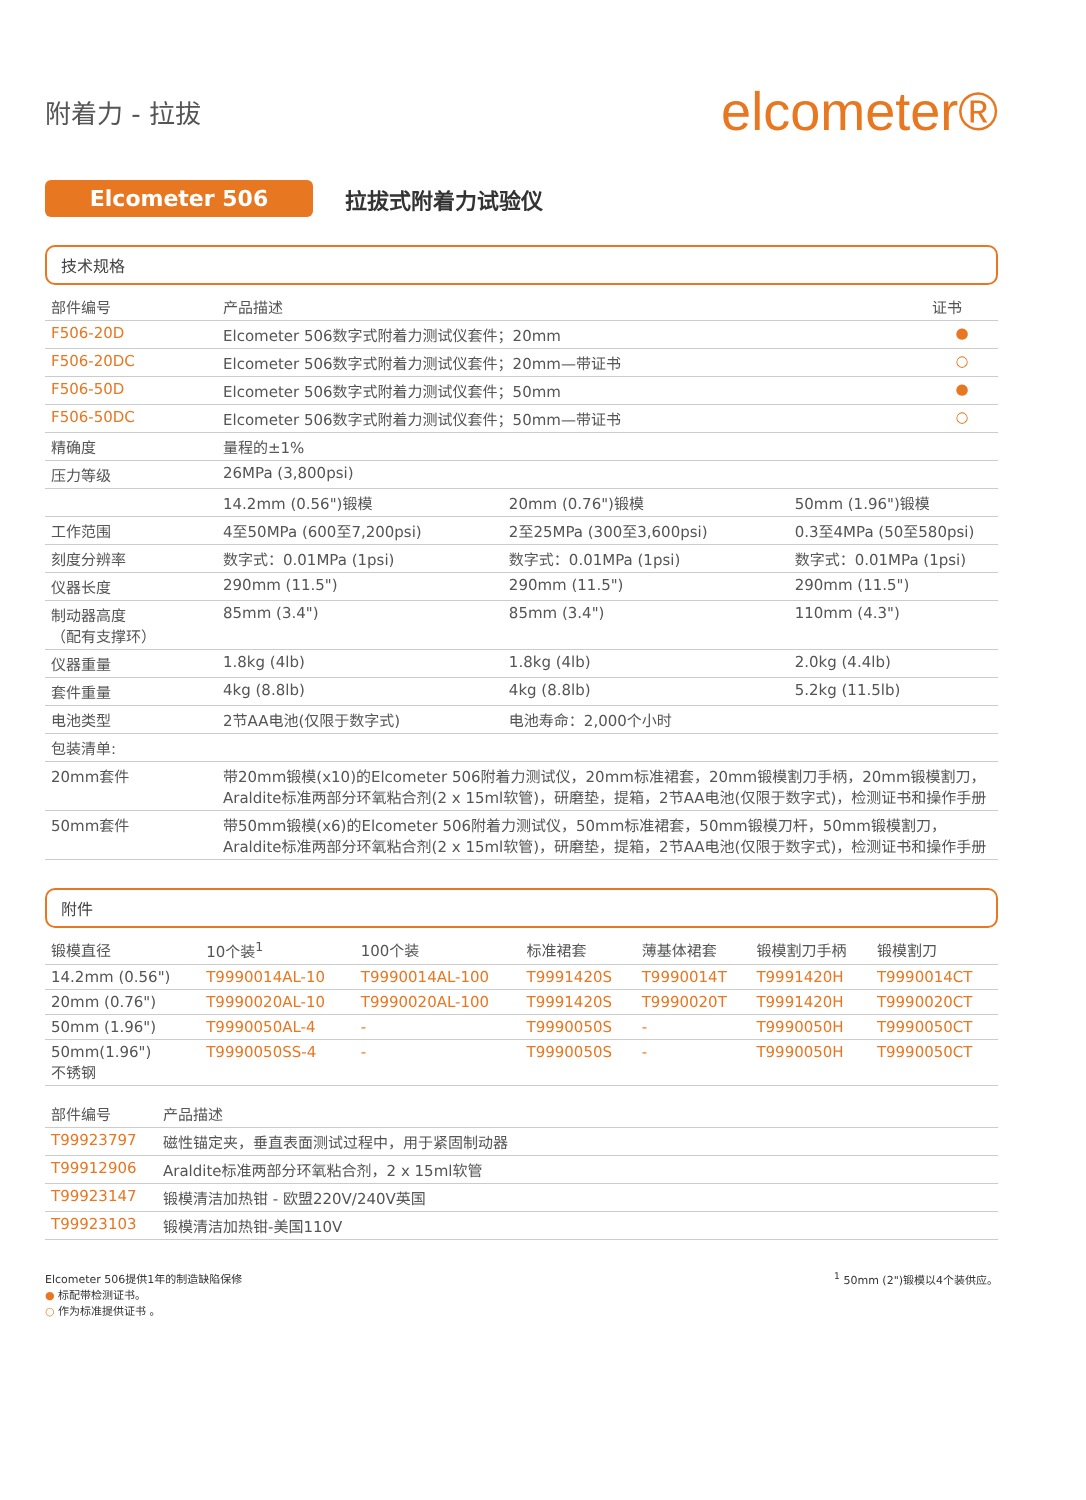附着力 - 拉拔
elcometer®
Elcometer 506
拉拔式附着力试验仪
技术规格
| 部件编号 | 产品描述 | | | 证书 |
| --- | --- | --- | --- | --- |
| F506-20D | Elcometer 506数字式附着力测试仪套件；20mm | | | ● |
| F506-20DC | Elcometer 506数字式附着力测试仪套件；20mm—带证书 | | | ○ |
| F506-50D | Elcometer 506数字式附着力测试仪套件；50mm | | | ● |
| F506-50DC | Elcometer 506数字式附着力测试仪套件；50mm—带证书 | | | ○ |
| 精确度 | 量程的±1% | | | |
| 压力等级 | 26MPa (3,800psi) | | | |
| | 14.2mm (0.56")锻模 | 20mm (0.76")锻模 | 50mm (1.96")锻模 | |
| 工作范围 | 4至50MPa (600至7,200psi) | 2至25MPa (300至3,600psi) | 0.3至4MPa (50至580psi) | |
| 刻度分辨率 | 数字式：0.01MPa (1psi) | 数字式：0.01MPa (1psi) | 数字式：0.01MPa (1psi) | |
| 仪器长度 | 290mm (11.5") | 290mm (11.5") | 290mm (11.5") | |
| 制动器高度 （配有支撑环） | 85mm (3.4") | 85mm (3.4") | 110mm (4.3") | |
| 仪器重量 | 1.8kg (4lb) | 1.8kg (4lb) | 2.0kg (4.4lb) | |
| 套件重量 | 4kg (8.8lb) | 4kg (8.8lb) | 5.2kg (11.5lb) | |
| 电池类型 | 2节AA电池(仅限于数字式) | 电池寿命：2,000个小时 | | |
| 包装清单: | | | | |
| 20mm套件 | 带20mm锻模(x10)的Elcometer 506附着力测试仪，20mm标准裙套，20mm锻模割刀手柄，20mm锻模割刀，Araldite标准两部分环氧粘合剂(2 x 15ml软管)，研磨垫，提箱，2节AA电池(仅限于数字式)，检测证书和操作手册 | | | |
| 50mm套件 | 带50mm锻模(x6)的Elcometer 506附着力测试仪，50mm标准裙套，50mm锻模刀杆，50mm锻模割刀，Araldite标准两部分环氧粘合剂(2 x 15ml软管)，研磨垫，提箱，2节AA电池(仅限于数字式)，检测证书和操作手册 | | | |
附件
| 锻模直径 | 10个装<sup>1</sup> | 100个装 | 标准裙套 | 薄基体裙套 | 锻模割刀手柄 | 锻模割刀 |
| --- | --- | --- | --- | --- | --- | --- |
| 14.2mm (0.56") | T9990014AL-10 | T9990014AL-100 | T9991420S | T9990014T | T9991420H | T9990014CT |
| 20mm (0.76") | T9990020AL-10 | T9990020AL-100 | T9991420S | T9990020T | T9991420H | T9990020CT |
| 50mm (1.96") | T9990050AL-4 | - | T9990050S | - | T9990050H | T9990050CT |
| 50mm(1.96") 不锈钢 | T9990050SS-4 | - | T9990050S | - | T9990050H | T9990050CT |
| 部件编号 | 产品描述 |
| --- | --- |
| T99923797 | 磁性锚定夹，垂直表面测试过程中，用于紧固制动器 |
| T99912906 | Araldite标准两部分环氧粘合剂，2 x 15ml软管 |
| T99923147 | 锻模清洁加热钳 - 欧盟220V/240V英国 |
| T99923103 | 锻模清洁加热钳-美国110V |
Elcometer 506提供1年的制造缺陷保修
● 标配带检测证书。
○ 作为标准提供证书 。
<sup>1</sup> 50mm (2")锻模以4个装供应。